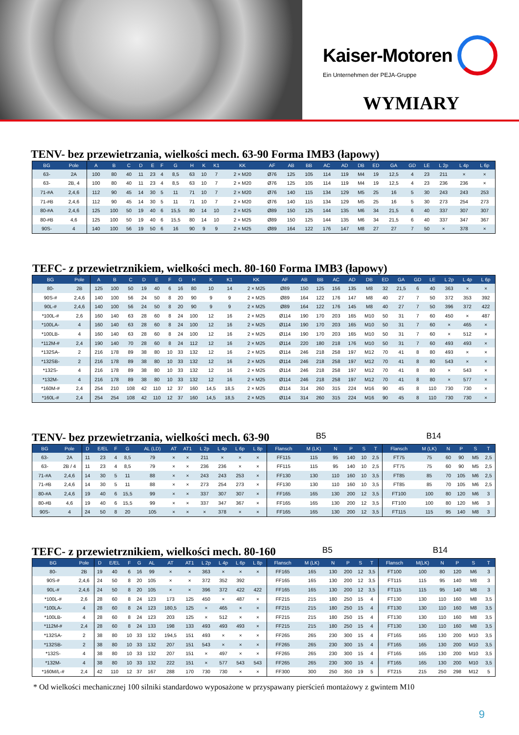Kaiser-Motoren
Ein Unternehmen der PEJA-Gruppe
WYMIARY
TENV- bez przewietrzania, wielkości mech. 63-90 Forma IMB3 (łapowy)
| BG | Pole | A | B | C | D | E | F | G | H | K | K1 | KK | AF | AB | BB | AC | AD | DB | ED | GA | GD | LE | L 2p | L 4p | L 6p |
| --- | --- | --- | --- | --- | --- | --- | --- | --- | --- | --- | --- | --- | --- | --- | --- | --- | --- | --- | --- | --- | --- | --- | --- | --- | --- |
| 63- | 2A | 100 | 80 | 40 | 11 | 23 | 4 | 8,5 | 63 | 10 | 7 | 2 × M20 | Ø76 | 125 | 105 | 114 | 119 | M4 | 19 | 12,5 | 4 | 23 | 211 | × | × |
| 63- | 2B, 4 | 100 | 80 | 40 | 11 | 23 | 4 | 8,5 | 63 | 10 | 7 | 2 × M20 | Ø76 | 125 | 105 | 114 | 119 | M4 | 19 | 12,5 | 4 | 23 | 236 | 236 | × |
| 71-#A | 2,4,6 | 112 | 90 | 45 | 14 | 30 | 5 | 11 | 71 | 10 | 7 | 2 × M20 | Ø76 | 140 | 115 | 134 | 129 | M5 | 25 | 16 | 5 | 30 | 243 | 243 | 253 |
| 71-#B | 2,4,6 | 112 | 90 | 45 | 14 | 30 | 5 | 11 | 71 | 10 | 7 | 2 × M20 | Ø76 | 140 | 115 | 134 | 129 | M5 | 25 | 16 | 5 | 30 | 273 | 254 | 273 |
| 80-#A | 2,4,6 | 125 | 100 | 50 | 19 | 40 | 6 | 15,5 | 80 | 14 | 10 | 2 × M25 | Ø89 | 150 | 125 | 144 | 135 | M6 | 34 | 21,5 | 6 | 40 | 337 | 307 | 307 |
| 80-#B | 4,6 | 125 | 100 | 50 | 19 | 40 | 6 | 15,5 | 80 | 14 | 10 | 2 × M25 | Ø89 | 150 | 125 | 144 | 135 | M6 | 34 | 21,5 | 6 | 40 | 337 | 347 | 367 |
| 90S- | 4 | 140 | 100 | 56 | 19 | 50 | 6 | 16 | 90 | 9 | 9 | 2 × M25 | Ø89 | 164 | 122 | 176 | 147 | M8 | 27 | 27 | 7 | 50 | × | 378 | × |
TEFC- z przewietrznikiem, wielkości mech. 80-160 Forma IMB3 (łapowy)
| BG | Pole | A | B | C | D | E | F | G | H | K | K1 | KK | AF | AB | BB | AC | AD | DB | ED | GA | GD | LE | L 2p | L 4p | L 6p |
| --- | --- | --- | --- | --- | --- | --- | --- | --- | --- | --- | --- | --- | --- | --- | --- | --- | --- | --- | --- | --- | --- | --- | --- | --- | --- |
| 80- | 2B | 125 | 100 | 50 | 19 | 40 | 6 | 16 | 80 | 10 | 14 | 2 × M25 | Ø89 | 150 | 125 | 156 | 135 | M8 | 32 | 21,5 | 6 | 40 | 363 | × | × |
| 90S-# | 2,4,6 | 140 | 100 | 56 | 24 | 50 | 8 | 20 | 90 | 9 | 9 | 2 × M25 | Ø89 | 164 | 122 | 176 | 147 | M8 | 40 | 27 | 7 | 50 | 372 | 353 | 392 |
| 90L-# | 2,4,6 | 140 | 100 | 56 | 24 | 50 | 8 | 20 | 90 | 9 | 9 | 2 × M25 | Ø89 | 164 | 122 | 176 | 145 | M8 | 40 | 27 | 7 | 50 | 396 | 372 | 422 |
| *100L-# | 2,6 | 160 | 140 | 63 | 28 | 60 | 8 | 24 | 100 | 12 | 16 | 2 × M25 | Ø114 | 190 | 170 | 203 | 165 | M10 | 50 | 31 | 7 | 60 | 450 | × | 487 |
| *100LA- | 4 | 160 | 140 | 63 | 28 | 60 | 8 | 24 | 100 | 12 | 16 | 2 × M25 | Ø114 | 190 | 170 | 203 | 165 | M10 | 50 | 31 | 7 | 60 | × | 465 | × |
| *100LB- | 4 | 160 | 140 | 63 | 28 | 60 | 8 | 24 | 100 | 12 | 16 | 2 × M25 | Ø114 | 190 | 170 | 203 | 165 | M10 | 50 | 31 | 7 | 60 | × | 512 | × |
| *112M-# | 2,4 | 190 | 140 | 70 | 28 | 60 | 8 | 24 | 112 | 12 | 16 | 2 × M25 | Ø114 | 220 | 180 | 218 | 176 | M10 | 50 | 31 | 7 | 60 | 493 | 493 | × |
| *132SA- | 2 | 216 | 178 | 89 | 38 | 80 | 10 | 33 | 132 | 12 | 16 | 2 × M25 | Ø114 | 246 | 218 | 258 | 197 | M12 | 70 | 41 | 8 | 80 | 493 | × | × |
| *132SB- | 2 | 216 | 178 | 89 | 38 | 80 | 10 | 33 | 132 | 12 | 16 | 2 × M25 | Ø114 | 246 | 218 | 258 | 197 | M12 | 70 | 41 | 8 | 80 | 543 | × | × |
| *132S- | 4 | 216 | 178 | 89 | 38 | 80 | 10 | 33 | 132 | 12 | 16 | 2 × M25 | Ø114 | 246 | 218 | 258 | 197 | M12 | 70 | 41 | 8 | 80 | × | 543 | × |
| *132M- | 4 | 216 | 178 | 89 | 38 | 80 | 10 | 33 | 132 | 12 | 16 | 2 × M25 | Ø114 | 246 | 218 | 258 | 197 | M12 | 70 | 41 | 8 | 80 | × | 577 | × |
| *160M-# | 2,4 | 254 | 210 | 108 | 42 | 110 | 12 | 37 | 160 | 14,5 | 18,5 | 2 × M25 | Ø114 | 314 | 260 | 315 | 224 | M16 | 90 | 45 | 8 | 110 | 730 | 730 | × |
| *160L-# | 2,4 | 254 | 254 | 108 | 42 | 110 | 12 | 37 | 160 | 14,5 | 18,5 | 2 × M25 | Ø114 | 314 | 260 | 315 | 224 | M16 | 90 | 45 | 8 | 110 | 730 | 730 | × |
TENV- bez przewietrzania, wielkości mech. 63-90 B5 B14
| BG | Pole | D | E/EL | F | G | AL (LD) | AT | AT1 | L 2p | L 4p | L 6p | L 8p | Flansch | M (LK) | N | P | S | T | Flansch | M (LK) | N | P | S | T |
| --- | --- | --- | --- | --- | --- | --- | --- | --- | --- | --- | --- | --- | --- | --- | --- | --- | --- | --- | --- | --- | --- | --- | --- | --- |
| 63- | 2A | 11 | 23 | 4 | 8,5 | 79 | × | × | 211 | × | × | × | FF115 | 115 | 95 | 140 | 10 | 2,5 | FT75 | 75 | 60 | 90 | M5 | 2,5 |
| 63- | 2B / 4 | 11 | 23 | 4 | 8,5 | 79 | × | × | 236 | 236 | × | × | FF115 | 115 | 95 | 140 | 10 | 2,5 | FT75 | 75 | 60 | 90 | M5 | 2,5 |
| 71-#A | 2,4,6 | 14 | 30 | 5 | 11 | 88 | × | × | 243 | 243 | 253 | × | FF130 | 130 | 110 | 160 | 10 | 3,5 | FT85 | 85 | 70 | 105 | M6 | 2,5 |
| 71-#B | 2,4,6 | 14 | 30 | 5 | 11 | 88 | × | × | 273 | 254 | 273 | × | FF130 | 130 | 110 | 160 | 10 | 3,5 | FT85 | 85 | 70 | 105 | M6 | 2,5 |
| 80-#A | 2,4,6 | 19 | 40 | 6 | 15,5 | 99 | × | × | 337 | 307 | 307 | × | FF165 | 165 | 130 | 200 | 12 | 3,5 | FT100 | 100 | 80 | 120 | M6 | 3 |
| 80-#B | 4,6 | 19 | 40 | 6 | 15,5 | 99 | × | × | 337 | 347 | 367 | × | FF165 | 165 | 130 | 200 | 12 | 3,5 | FT100 | 100 | 80 | 120 | M6 | 3 |
| 90S- | 4 | 24 | 50 | 8 | 20 | 105 | × | × | × | 378 | × | × | FF165 | 165 | 130 | 200 | 12 | 3,5 | FT115 | 115 | 95 | 140 | M8 | 3 |
TEFC- z przewietrznikiem, wielkości mech. 80-160 B5 B14
| BG | Pole | D | E/EL | F | G | AL | AT | AT1 | L 2p | L 4p | L 6p | L 8p | Flansch | M (LK) | N | P | S | T | Flansch | M(LK) | N | P | S | T |
| --- | --- | --- | --- | --- | --- | --- | --- | --- | --- | --- | --- | --- | --- | --- | --- | --- | --- | --- | --- | --- | --- | --- | --- | --- |
| 80- | 2B | 19 | 40 | 6 | 16 | 99 | × | × | 363 | × | × | × | FF165 | 165 | 130 | 200 | 12 | 3,5 | FT100 | 100 | 80 | 120 | M6 | 3 |
| 90S-# | 2,4,6 | 24 | 50 | 8 | 20 | 105 | × | × | 372 | 352 | 392 | | FF165 | 165 | 130 | 200 | 12 | 3,5 | FT115 | 115 | 95 | 140 | M8 | 3 |
| 90L-# | 2,4,6 | 24 | 50 | 8 | 20 | 105 | × | × | 396 | 372 | 422 | 422 | FF165 | 165 | 130 | 200 | 12 | 3,5 | FT115 | 115 | 95 | 140 | M8 | 3 |
| *100L-# | 2,6 | 28 | 60 | 8 | 24 | 123 | 173 | 125 | 450 | × | 487 | × | FF215 | 215 | 180 | 250 | 15 | 4 | FT130 | 130 | 110 | 160 | M8 | 3,5 |
| *100LA- | 4 | 28 | 60 | 8 | 24 | 123 | 180,5 | 125 | × | 465 | × | × | FF215 | 215 | 180 | 250 | 15 | 4 | FT130 | 130 | 110 | 160 | M8 | 3,5 |
| *100LB- | 4 | 28 | 60 | 8 | 24 | 123 | 203 | 125 | × | 512 | × | × | FF215 | 215 | 180 | 250 | 15 | 4 | FT130 | 130 | 110 | 160 | M8 | 3,5 |
| *112M-# | 2,4 | 28 | 60 | 8 | 24 | 133 | 198 | 133 | 493 | 493 | 493 | × | FF215 | 215 | 180 | 250 | 15 | 4 | FT130 | 130 | 110 | 160 | M8 | 3,5 |
| *132SA- | 2 | 38 | 80 | 10 | 33 | 132 | 194,5 | 151 | 493 | × | × | × | FF265 | 265 | 230 | 300 | 15 | 4 | FT165 | 165 | 130 | 200 | M10 | 3,5 |
| *132SB- | 2 | 38 | 80 | 10 | 33 | 132 | 207 | 151 | 543 | × | × | × | FF265 | 265 | 230 | 300 | 15 | 4 | FT165 | 165 | 130 | 200 | M10 | 3,5 |
| *132S- | 4 | 38 | 80 | 10 | 33 | 132 | 207 | 151 | × | 497 | × | × | FF265 | 265 | 230 | 300 | 15 | 4 | FT165 | 165 | 130 | 200 | M10 | 3,5 |
| *132M- | 4 | 38 | 80 | 10 | 33 | 132 | 222 | 151 | × | 577 | 543 | 543 | FF265 | 265 | 230 | 300 | 15 | 4 | FT165 | 165 | 130 | 200 | M10 | 3,5 |
| *160M/L-# | 2,4 | 42 | 110 | 12 | 37 | 167 | 288 | 170 | 730 | 730 | × | × | FF300 | 300 | 250 | 350 | 19 | 5 | FT215 | 215 | 250 | 298 | M12 | 5 |
* Od wielkości mechanicznej 100 silniki standardowo wyposażone w przyspawany pierścień montażowy z gwintem M10
9